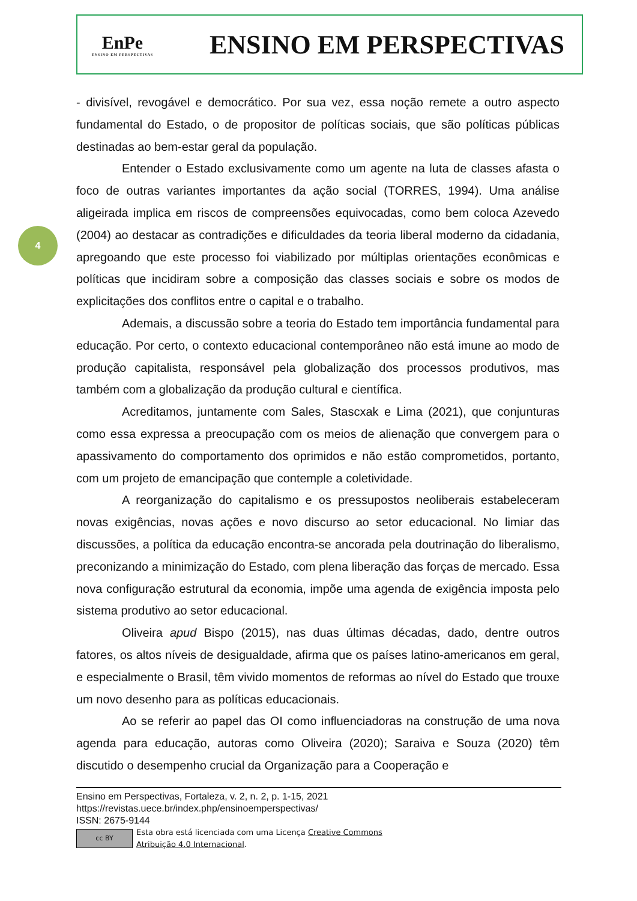EnPe
ENSINO EM PERSPECTIVAS
ENSINO EM PERSPECTIVAS
4
- divisível, revogável e democrático. Por sua vez, essa noção remete a outro aspecto fundamental do Estado, o de propositor de políticas sociais, que são políticas públicas destinadas ao bem-estar geral da população.
Entender o Estado exclusivamente como um agente na luta de classes afasta o foco de outras variantes importantes da ação social (TORRES, 1994). Uma análise aligeirada implica em riscos de compreensões equivocadas, como bem coloca Azevedo (2004) ao destacar as contradições e dificuldades da teoria liberal moderno da cidadania, apregoando que este processo foi viabilizado por múltiplas orientações econômicas e políticas que incidiram sobre a composição das classes sociais e sobre os modos de explicitações dos conflitos entre o capital e o trabalho.
Ademais, a discussão sobre a teoria do Estado tem importância fundamental para educação. Por certo, o contexto educacional contemporâneo não está imune ao modo de produção capitalista, responsável pela globalização dos processos produtivos, mas também com a globalização da produção cultural e científica.
Acreditamos, juntamente com Sales, Stascxak e Lima (2021), que conjunturas como essa expressa a preocupação com os meios de alienação que convergem para o apassivamento do comportamento dos oprimidos e não estão comprometidos, portanto, com um projeto de emancipação que contemple a coletividade.
A reorganização do capitalismo e os pressupostos neoliberais estabeleceram novas exigências, novas ações e novo discurso ao setor educacional. No limiar das discussões, a política da educação encontra-se ancorada pela doutrinação do liberalismo, preconizando a minimização do Estado, com plena liberação das forças de mercado. Essa nova configuração estrutural da economia, impõe uma agenda de exigência imposta pelo sistema produtivo ao setor educacional.
Oliveira apud Bispo (2015), nas duas últimas décadas, dado, dentre outros fatores, os altos níveis de desigualdade, afirma que os países latino-americanos em geral, e especialmente o Brasil, têm vivido momentos de reformas ao nível do Estado que trouxe um novo desenho para as políticas educacionais.
Ao se referir ao papel das OI como influenciadoras na construção de uma nova agenda para educação, autoras como Oliveira (2020); Saraiva e Souza (2020) têm discutido o desempenho crucial da Organização para a Cooperação e
Ensino em Perspectivas, Fortaleza, v. 2, n. 2, p. 1-15, 2021
https://revistas.uece.br/index.php/ensinoemperspectivas/
ISSN: 2675-9144
cc BY
Esta obra está licenciada com uma Licença Creative Commons
Atribuição 4.0 Internacional.